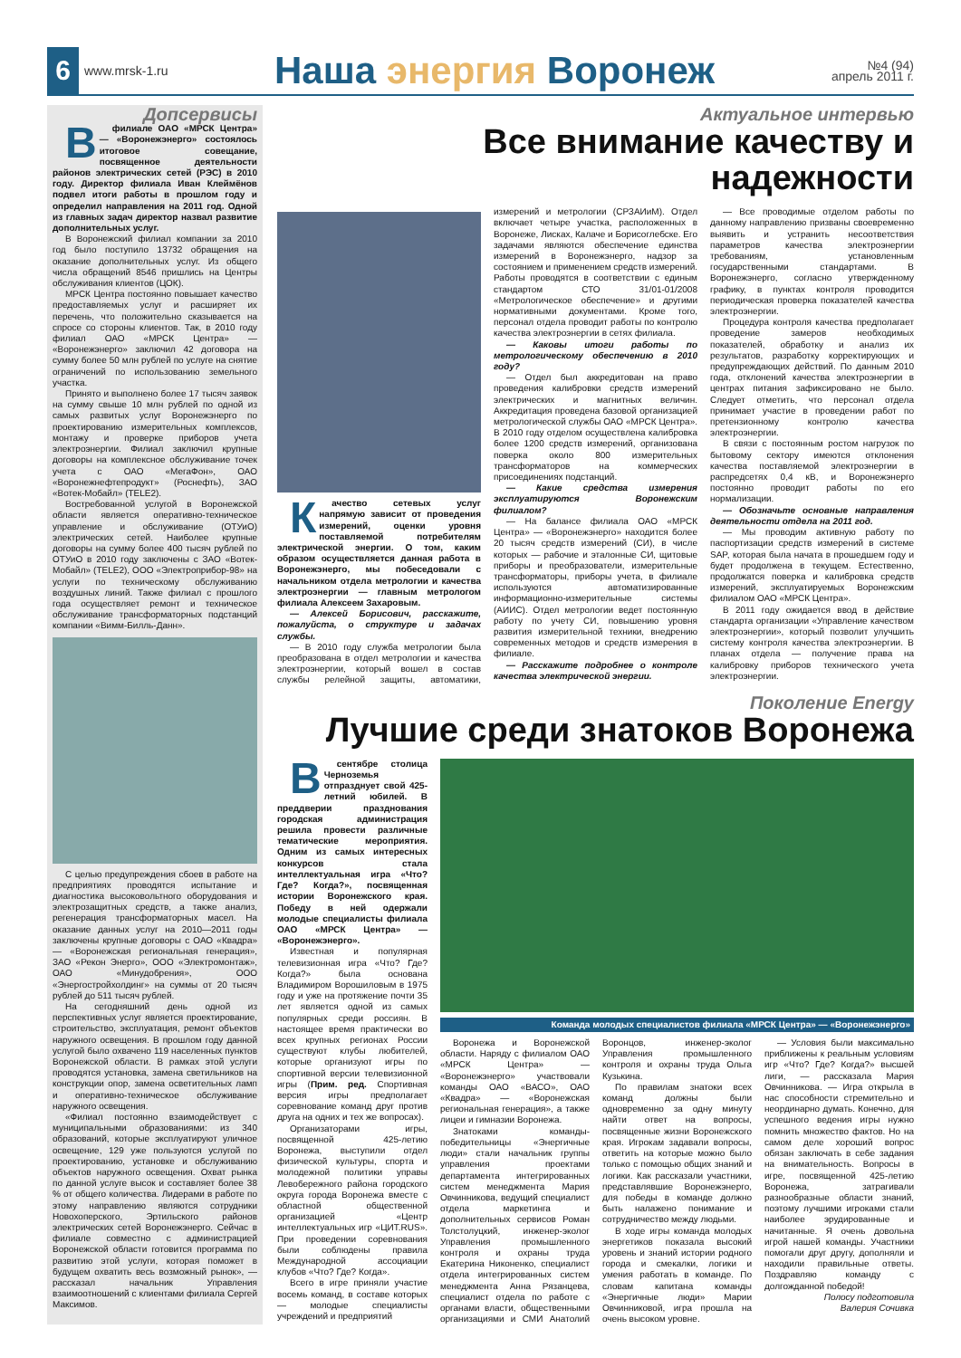6
www.mrsk-1.ru
Наша энергия Воронеж
№4 (94)
апрель 2011 г.
Допсервисы
Вфилиале ОАО «МРСК Центра» — «Воронежэнерго» состоялось итоговое совещание, посвященное деятельности районов электрических сетей (РЭС) в 2010 году. Директор филиала Иван Клеймёнов подвел итоги работы в прошлом году и определил направления на 2011 год. Одной из главных задач директор назвал развитие дополнительных услуг.
В Воронежский филиал компании за 2010 год было поступило 13732 обращения на оказание дополнительных услуг. Из общего числа обращений 8546 пришлись на Центры обслуживания клиентов (ЦОК).
МРСК Центра постоянно повышает качество предоставляемых услуг и расширяет их перечень, что положительно сказывается на спросе со стороны клиентов. Так, в 2010 году филиал ОАО «МРСК Центра» — «Воронежэнерго» заключил 42 договора на сумму более 50 млн рублей по услуге на снятие ограничений по использованию земельного участка.
Принято и выполнено более 17 тысяч заявок на сумму свыше 10 млн рублей по одной из самых развитых услуг Воронежэнерго по проектированию измерительных комплексов, монтажу и проверке приборов учета электроэнергии. Филиал заключил крупные договоры на комплексное обслуживание точек учета с ОАО «МегаФон», ОАО «Воронежнефтепродукт» (Роснефть), ЗАО «Вотек-Мобайл» (TELE2).
Востребованной услугой в Воронежской области является оперативно-техническое управление и обслуживание (ОТУиО) электрических сетей. Наиболее крупные договоры на сумму более 400 тысяч рублей по ОТУиО в 2010 году заключены с ЗАО «Вотек-Мобайл» (TELE2), ООО «Электроприбор-98» на услуги по техническому обслуживанию воздушных линий. Также филиал с прошлого года осуществляет ремонт и техническое обслуживание трансформаторных подстанций компании «Вимм-Билль-Данн».
С целью предупреждения сбоев в работе на предприятиях проводятся испытание и диагностика высоковольтного оборудования и электрозащитных средств, а также анализ, регенерация трансформаторных масел. На оказание данных услуг на 2010—2011 годы заключены крупные договоры с ОАО «Квадра» — «Воронежская региональная генерация», ЗАО «Рекон Энерго», ООО «Электромонтаж», ОАО «Минудобрения», ООО «Энергостройхолдинг» на суммы от 20 тысяч рублей до 511 тысяч рублей.
На сегодняшний день одной из перспективных услуг является проектирование, строительство, эксплуатация, ремонт объектов наружного освещения. В прошлом году данной услугой было охвачено 119 населенных пунктов Воронежской области. В рамках этой услуги проводятся установка, замена светильников на конструкции опор, замена осветительных ламп и оперативно-техническое обслуживание наружного освещения.
«Филиал постоянно взаимодействует с муниципальными образованиями: из 340 образований, которые эксплуатируют уличное освещение, 129 уже пользуются услугой по проектированию, установке и обслуживанию объектов наружного освещения. Охват рынка по данной услуге высок и составляет более 38 % от общего количества. Лидерами в работе по этому направлению являются сотрудники Новохоперского, Эртильского районов электрических сетей Воронежэнерго. Сейчас в филиале совместно с администрацией Воронежской области готовится программа по развитию этой услуги, которая поможет в будущем охватить весь возможный рынок», — рассказал начальник Управления взаимоотношений с клиентами филиала Сергей Максимов.
Актуальное интервью
Все внимание качеству и надежности
Качество сетевых услуг напрямую зависит от проведения измерений, оценки уровня поставляемой потребителям электрической энергии. О том, каким образом осуществляется данная работа в Воронежэнерго, мы побеседовали с начальником отдела метрологии и качества электроэнергии — главным метрологом филиала Алексеем Захаровым.
— Алексей Борисович, расскажите, пожалуйста, о структуре и задачах службы.
— В 2010 году служба метрологии была преобразована в отдел метрологии и качества электроэнергии, который вошел в состав службы релейной защиты, автоматики, измерений и метрологии (СРЗАИиМ). Отдел включает четыре участка, расположенных в Воронеже, Лисках, Калаче и Борисоглебске. Его задачами являются обеспечение единства измерений в Воронежэнерго, надзор за состоянием и применением средств измерений. Работы проводятся в соответствии с единым стандартом СТО 31/01-01/2008 «Метрологическое обеспечение» и другими нормативными документами. Кроме того, персонал отдела проводит работы по контролю качества электроэнергии в сетях филиала.
— Каковы итоги работы по метрологическому обеспечению в 2010 году?
— Отдел был аккредитован на право проведения калибровки средств измерений электрических и магнитных величин. Аккредитация проведена базовой организацией метрологической службы ОАО «МРСК Центра». В 2010 году отделом осуществлена калибровка более 1200 средств измерений, организована поверка около 800 измерительных трансформаторов на коммерческих присоединениях подстанций.
— Какие средства измерения эксплуатируются Воронежским филиалом?
— На балансе филиала ОАО «МРСК Центра» — «Воронежэнерго» находится более 20 тысяч средств измерений (СИ), в числе которых — рабочие и эталонные СИ, щитовые приборы и преобразователи, измерительные трансформаторы, приборы учета, в филиале используются автоматизированные информационно-измерительные системы (АИИС). Отдел метрологии ведет постоянную работу по учету СИ, повышению уровня развития измерительной техники, внедрению современных методов и средств измерения в филиале.
— Расскажите подробнее о контроле качества электрической энергии.
— Все проводимые отделом работы по данному направлению призваны своевременно выявить и устранить несоответствия параметров качества электроэнергии требованиям, установленным государственными стандартами. В Воронежэнерго, согласно утвержденному графику, в пунктах контроля проводится периодическая проверка показателей качества электроэнергии.
Процедура контроля качества предполагает проведение замеров необходимых показателей, обработку и анализ их результатов, разработку корректирующих и предупреждающих действий. По данным 2010 года, отклонений качества электроэнергии в центрах питания зафиксировано не было. Следует отметить, что персонал отдела принимает участие в проведении работ по претензионному контролю качества электроэнергии.
В связи с постоянным ростом нагрузок по бытовому сектору имеются отклонения качества поставляемой электроэнергии в распредсетях 0,4 кВ, и Воронежэнерго постоянно проводит работы по его нормализации.
— Обозначьте основные направления деятельности отдела на 2011 год.
— Мы проводим активную работу по паспортизации средств измерений в системе SAP, которая была начата в прошедшем году и будет продолжена в текущем. Естественно, продолжатся поверка и калибровка средств измерений, эксплуатируемых Воронежским филиалом ОАО «МРСК Центра».
В 2011 году ожидается ввод в действие стандарта организации «Управление качеством электроэнергии», который позволит улучшить систему контроля качества электроэнергии. В планах отдела — получение права на калибровку приборов технического учета электроэнергии.
Поколение Energy
Лучшие среди знатоков Воронежа
Всентябре столица Черноземья отпразднует свой 425-летний юбилей. В преддверии празднования городская администрация решила провести различные тематические мероприятия. Одним из самых интересных конкурсов стала интеллектуальная игра «Что? Где? Когда?», посвященная истории Воронежского края. Победу в ней одержали молодые специалисты филиала ОАО «МРСК Центра» — «Воронежэнерго».
Известная и популярная телевизионная игра «Что? Где? Когда?» была основана Владимиром Ворошиловым в 1975 году и уже на протяжение почти 35 лет является одной из самых популярных среди россиян. В настоящее время практически во всех крупных регионах России существуют клубы любителей, которые организуют игры по спортивной версии телевизионной игры (Прим. ред. Спортивная версия игры предполагает соревнование команд друг против друга на одних и тех же вопросах).
Организаторами игры, посвященной 425-летию Воронежа, выступили отдел физической культуры, спорта и молодежной политики управы Левобережного района городского округа города Воронежа вместе с областной общественной организацией «Центр интеллектуальных игр «ЦИТ.RUS». При проведении соревнования были соблюдены правила Международной ассоциации клубов «Что? Где? Когда».
Всего в игре приняли участие восемь команд, в составе которых — молодые специалисты учреждений и предприятий
Команда молодых специалистов филиала «МРСК Центра» — «Воронежэнерго»
Воронежа и Воронежской области. Наряду с филиалом ОАО «МРСК Центра» — «Воронежэнерго» участвовали команды ОАО «ВАСО», ОАО «Квадра» — «Воронежская региональная генерация», а также лицеи и гимназии Воронежа.
Знатоками команды-победительницы «Энергичные люди» стали начальник группы управления проектами департамента интегрированных систем менеджмента Мария Овчинникова, ведущий специалист отдела маркетинга и дополнительных сервисов Роман Толстолуцкий, инженер-эколог Управления промышленного контроля и охраны труда Екатерина Никоненко, специалист отдела интегрированных систем менеджмента Анна Рязанцева, специалист отдела по работе с органами власти, общественными организациями и СМИ Анатолий Воронцов, инженер-эколог Управления промышленного контроля и охраны труда Ольга Кузькина.
По правилам знатоки всех команд должны были одновременно за одну минуту найти ответ на вопросы, посвященные жизни Воронежского края. Игрокам задавали вопросы, ответить на которые можно было только с помощью общих знаний и логики. Как рассказали участники, представлявшие Воронежэнерго, для победы в команде должно быть налажено понимание и сотрудничество между людьми.
В ходе игры команда молодых энергетиков показала высокий уровень и знаний истории родного города и смекалки, логики и умения работать в команде. По словам капитана команды «Энергичные люди» Марии Овчинниковой, игра прошла на очень высоком уровне.
— Условия были максимально приближены к реальным условиям игр «Что? Где? Когда?» высшей лиги, — рассказала Мария Овчинникова. — Игра открыла в нас способности стремительно и неординарно думать. Конечно, для успешного ведения игры нужно помнить множество фактов. Но на самом деле хороший вопрос обязан заключать в себе задания на внимательность. Вопросы в игре, посвященной 425-летию Воронежа, затрагивали разнообразные области знаний, поэтому лучшими игроками стали наиболее эрудированные и начитанные. Я очень довольна игрой нашей команды. Участники помогали друг другу, дополняли и находили правильные ответы. Поздравляю команду с долгожданной победой!
Полосу подготовила
Валерия Сочивка